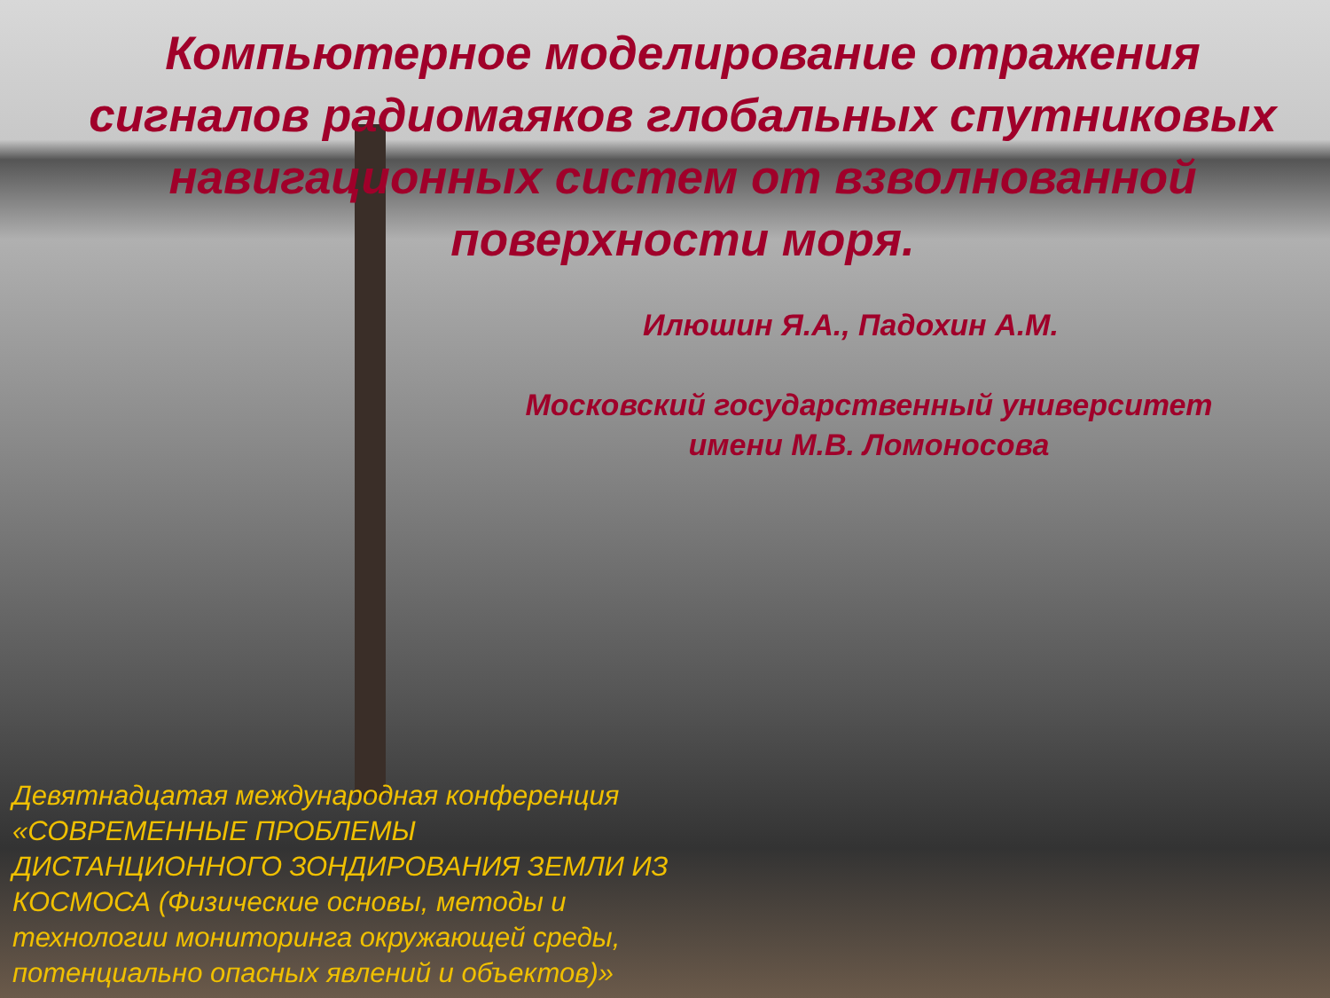Компьютерное моделирование отражения сигналов радиомаяков глобальных спутниковых навигационных систем от взволнованной поверхности моря.
Илюшин Я.А., Падохин А.М.
Московский государственный университет
имени М.В. Ломоносова
Девятнадцатая международная конференция «СОВРЕМЕННЫЕ ПРОБЛЕМЫ ДИСТАНЦИОННОГО ЗОНДИРОВАНИЯ ЗЕМЛИ ИЗ КОСМОСА (Физические основы, методы и технологии мониторинга окружающей среды, потенциально опасных явлений и объектов)»